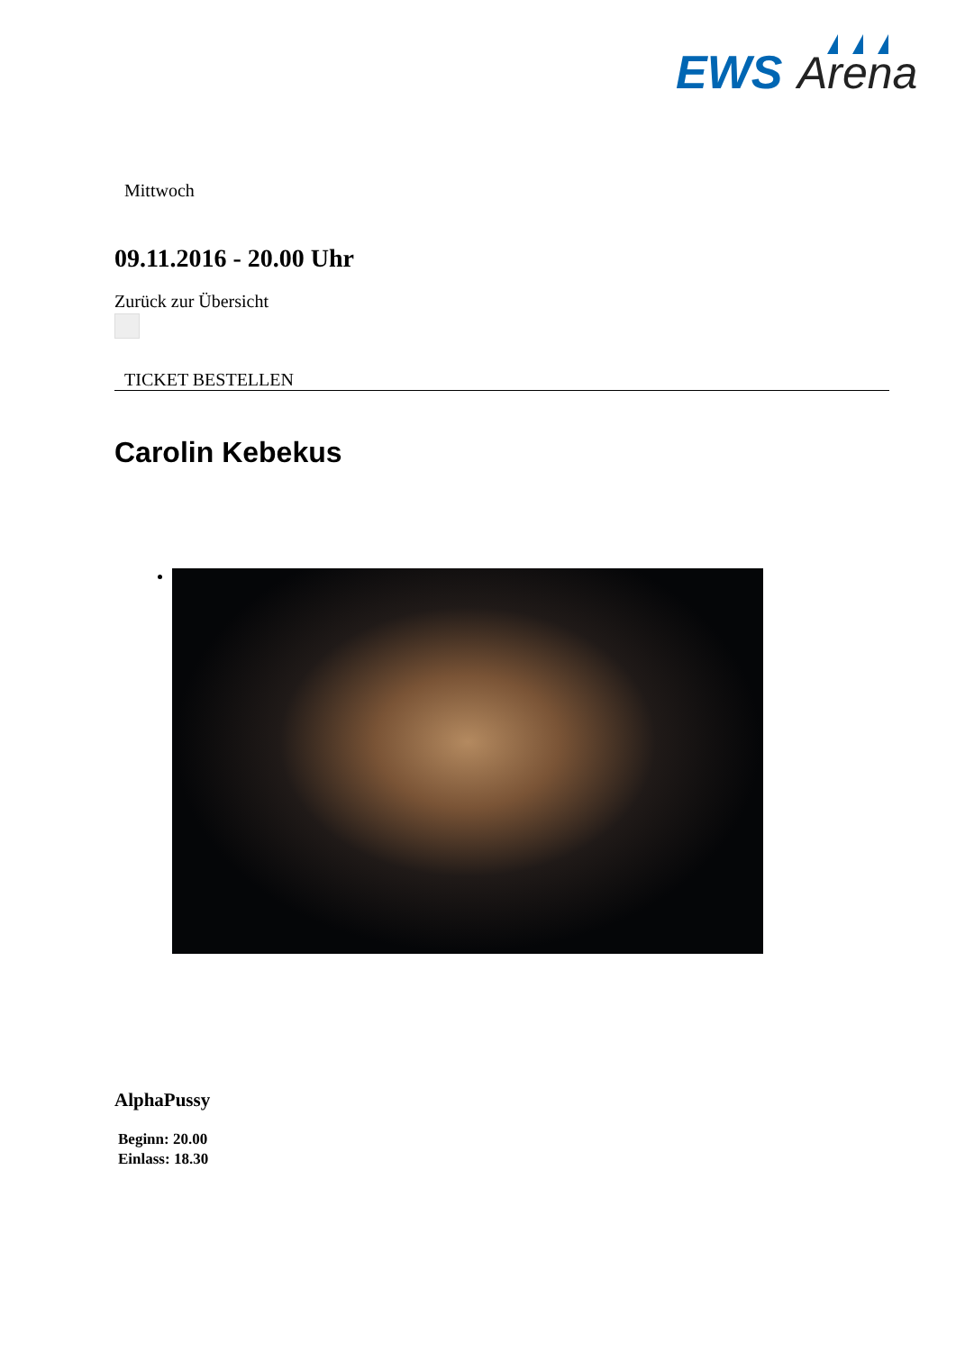EWS
Arena
Mittwoch
09.11.2016 - 20.00 Uhr
Zurück zur Übersicht
TICKET BESTELLEN
Carolin Kebekus
AlphaPussy
Beginn: 20.00
Einlass: 18.30